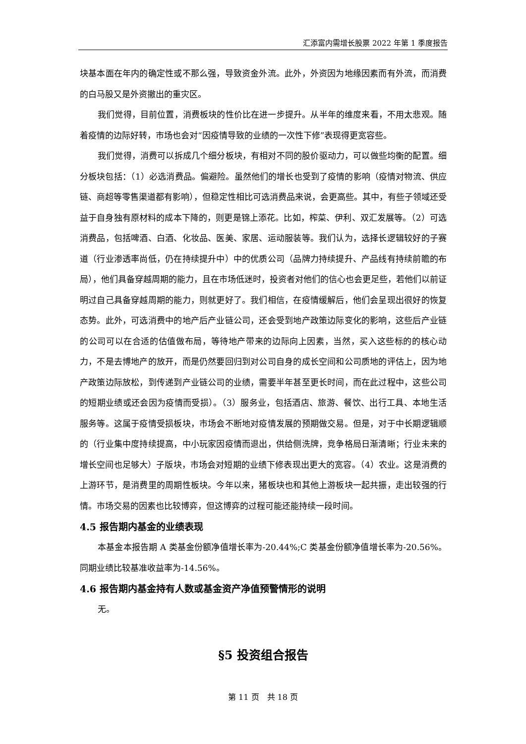汇添富内需增长股票 2022 年第 1 季度报告
块基本面在年内的确定性或不那么强，导致资金外流。此外，外资因为地缘因素而有外流，而消费的白马股又是外资撤出的重灾区。
我们觉得，目前位置，消费板块的性价比在进一步提升。从半年的维度来看，不用太悲观。随着疫情的边际好转，市场也会对“因疫情导致的业绩的一次性下修”表现得更宽容些。
我们觉得，消费可以拆成几个细分板块，有相对不同的股价驱动力，可以做些均衡的配置。细分板块包括：（1）必选消费品。偏避险。虽然他们的增长也受到了疫情的影响（疫情对物流、供应链、商超等零售渠道都有影响），但稳定性相比可选消费品来说，会更高些。其中，有些子领域还受益于自身独有原材料的成本下降的，则更是锦上添花。比如，榨菜、伊利、双汇发展等。（2）可选消费品，包括啤酒、白酒、化妆品、医美、家居、运动服装等。我们认为，选择长逻辑较好的子赛道（行业渗透率尚低，仍在持续提升中）中的优质公司（品牌力持续提升、产品线有持续前瞻的布局），他们具备穿越周期的能力，且在市场低迷时，投资者对他们的信心也会更足些，若他们以前证明过自己具备穿越周期的能力，则就更好了。我们相信，在疫情缓解后，他们会呈现出很好的恢复态势。此外，可选消费中的地产后产业链公司，还会受到地产政策边际变化的影响，这些后产业链的公司可以在合适的估值做布局，等待地产带来的边际向上因素，当然，买入这些标的的核心动力，不是去博地产的放开，而是仍然要回归到对公司自身的成长空间和公司质地的评估上，因为地产政策边际放松，到传递到产业链公司的业绩，需要半年甚至更长时间，而在此过程中，这些公司的短期业绩或还会因为疫情而受损）。（3）服务业，包括酒店、旅游、餐饮、出行工具、本地生活服务等。这属于疫情受损板块，市场会不断地对疫情发展的预期做交易。但是，对于中长期逻辑顺的（行业集中度持续提高，中小玩家因疫情而退出，供给侧洗牌，竞争格局日渐清晰；行业未来的增长空间也足够大）子版块，市场会对短期的业绩下修表现出更大的宽容。（4）农业。这是消费的上游环节，是消费里的周期性板块。今年以来，猪板块也和其他上游板块一起共振，走出较强的行情。市场交易的因素也比较博弈，但这博弈的过程可能还能持续一段时间。
4.5 报告期内基金的业绩表现
本基金本报告期 A 类基金份额净值增长率为-20.44%;C 类基金份额净值增长率为-20.56%。同期业绩比较基准收益率为-14.56%。
4.6 报告期内基金持有人数或基金资产净值预警情形的说明
无。
§5 投资组合报告
第 11 页　共 18 页